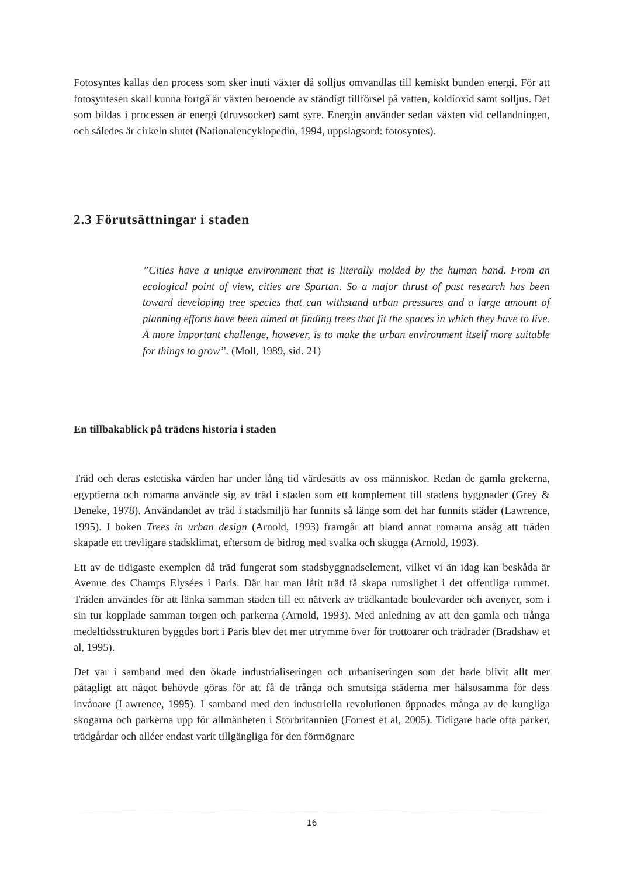Fotosyntes kallas den process som sker inuti växter då solljus omvandlas till kemiskt bunden energi. För att fotosyntesen skall kunna fortgå är växten beroende av ständigt tillförsel på vatten, koldioxid samt solljus. Det som bildas i processen är energi (druvsocker) samt syre. Energin använder sedan växten vid cellandningen, och således är cirkeln slutet (Nationalencyklopedin, 1994, uppslagsord: fotosyntes).
2.3 Förutsättningar i staden
”Cities have a unique environment that is literally molded by the human hand. From an ecological point of view, cities are Spartan. So a major thrust of past research has been toward developing tree species that can withstand urban pressures and a large amount of planning efforts have been aimed at finding trees that fit the spaces in which they have to live. A more important challenge, however, is to make the urban environment itself more suitable for things to grow”. (Moll, 1989, sid. 21)
En tillbakablick på trädens historia i staden
Träd och deras estetiska värden har under lång tid värdesätts av oss människor. Redan de gamla grekerna, egyptierna och romarna använde sig av träd i staden som ett komplement till stadens byggnader (Grey & Deneke, 1978). Användandet av träd i stadsmiljö har funnits så länge som det har funnits städer (Lawrence, 1995). I boken Trees in urban design (Arnold, 1993) framgår att bland annat romarna ansåg att träden skapade ett trevligare stadsklimat, eftersom de bidrog med svalka och skugga (Arnold, 1993).
Ett av de tidigaste exemplen då träd fungerat som stadsbyggnadselement, vilket vi än idag kan beskåda är Avenue des Champs Elysées i Paris. Där har man låtit träd få skapa rumslighet i det offentliga rummet. Träden användes för att länka samman staden till ett nätverk av trädkantade boulevarder och avenyer, som i sin tur kopplade samman torgen och parkerna (Arnold, 1993). Med anledning av att den gamla och trånga medeltidsstrukturen byggdes bort i Paris blev det mer utrymme över för trottoarer och trädrader (Bradshaw et al, 1995).
Det var i samband med den ökade industrialiseringen och urbaniseringen som det hade blivit allt mer påtagligt att något behövde göras för att få de trånga och smutsiga städerna mer hälsosamma för dess invånare (Lawrence, 1995). I samband med den industriella revolutionen öppnades många av de kungliga skogarna och parkerna upp för allmänheten i Storbritannien (Forrest et al, 2005). Tidigare hade ofta parker, trädgårdar och alléer endast varit tillgängliga för den förmögnare
16